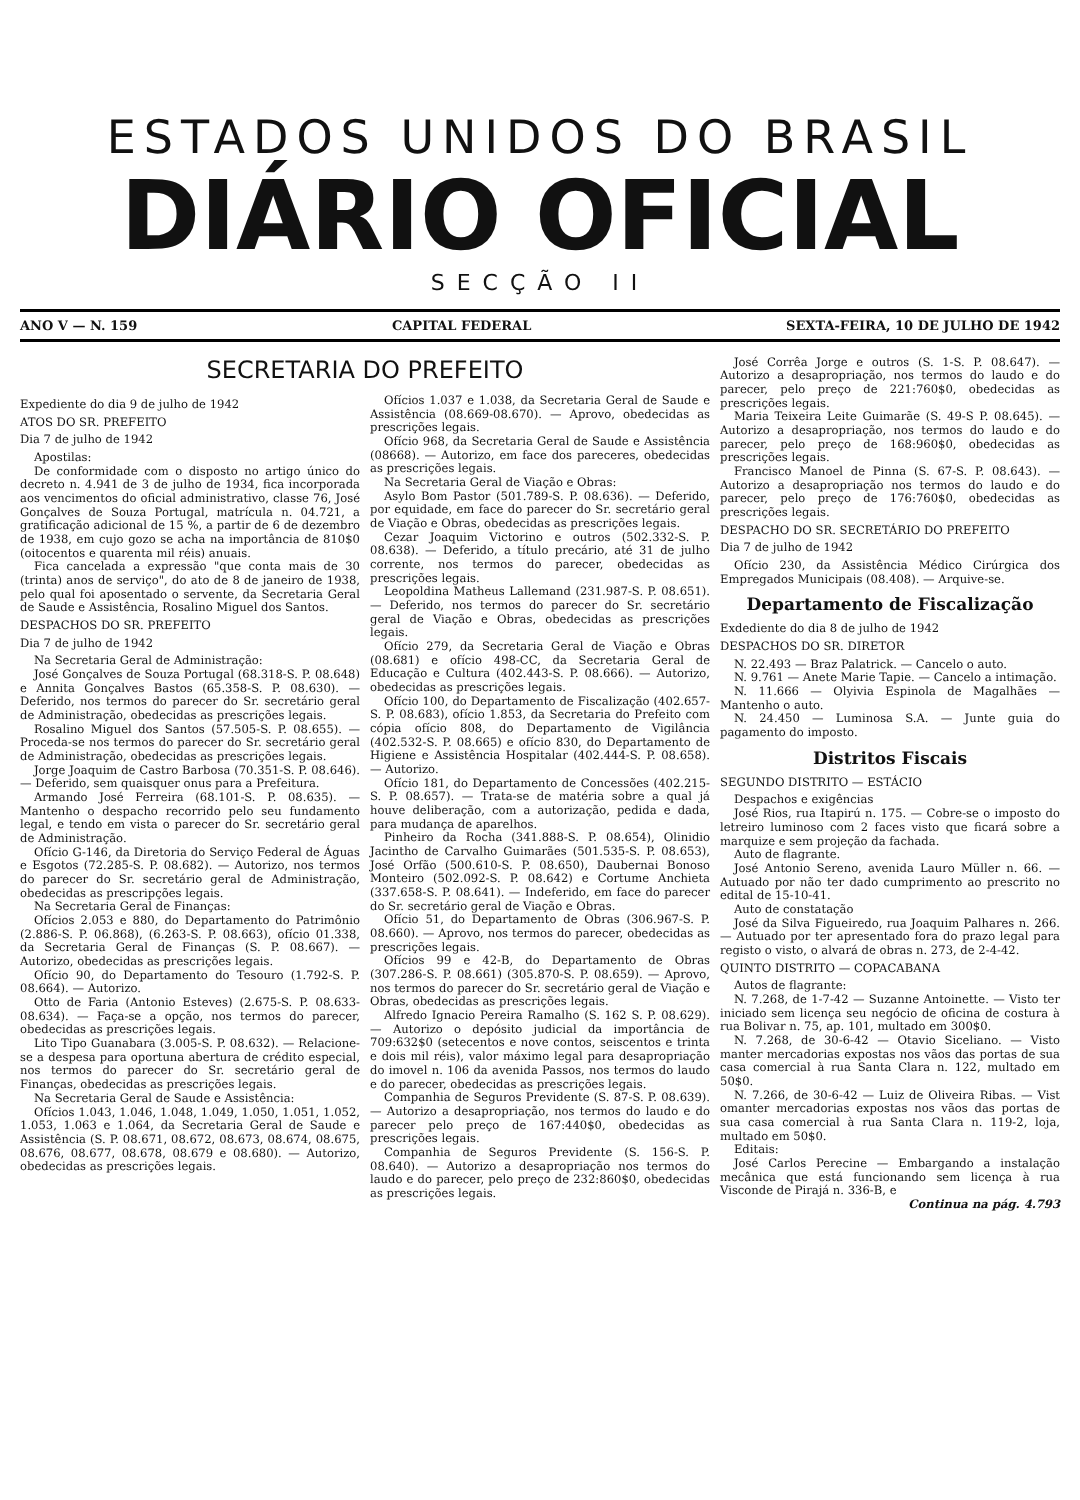ESTADOS UNIDOS DO BRASIL
DIÁRIO OFICIAL
SECÇÃO II
ANO V — N. 159 CAPITAL FEDERAL SEXTA-FEIRA, 10 DE JULHO DE 1942
SECRETARIA DO PREFEITO
Expediente do dia 9 de julho de 1942
ATOS DO SR. PREFEITO
Dia 7 de julho de 1942
Apostilas:
De conformidade com o disposto no artigo único do decreto n. 4.941 de 3 de julho de 1934, fica incorporada aos vencimentos do oficial administrativo, classe 76, José Gonçalves de Souza Portugal, matrícula n. 04.721, a gratificação adicional de 15 %, a partir de 6 de dezembro de 1938, em cujo gozo se acha na importância de 810$0 (oitocentos e quarenta mil réis) anuais.
Fica cancelada a expressão "que conta mais de 30 (trinta) anos de serviço", do ato de 8 de janeiro de 1938, pelo qual foi aposentado o servente, da Secretaria Geral de Saude e Assistência, Rosalino Miguel dos Santos.
DESPACHOS DO SR. PREFEITO
Dia 7 de julho de 1942
Na Secretaria Geral de Administração:
José Gonçalves de Souza Portugal (68.318-S. P. 08.648) e Annita Gonçalves Bastos (65.358-S. P. 08.630). — Deferido, nos termos do parecer do Sr. secretário geral de Administração, obedecidas as prescrições legais.
Rosalino Miguel dos Santos (57.505-S. P. 08.655). — Proceda-se nos termos do parecer do Sr. secretário geral de Administração, obedecidas as prescrições legais.
Jorge Joaquim de Castro Barbosa (70.351-S. P. 08.646). — Deferido, sem quaisquer onus para a Prefeitura.
Armando José Ferreira (68.101-S. P. 08.635). — Mantenho o despacho recorrido pelo seu fundamento legal, e tendo em vista o parecer do Sr. secretário geral de Administração.
Ofício G-146, da Diretoria do Serviço Federal de Águas e Esgotos (72.285-S. P. 08.682). — Autorizo, nos termos do parecer do Sr. secretário geral de Administração, obedecidas as prescripções legais.
Na Secretaria Geral de Finanças:
Ofícios 2.053 e 880, do Departamento do Patrimônio (2.886-S. P. 06.868), (6.263-S. P. 08.663), ofício 01.338, da Secretaria Geral de Finanças (S. P. 08.667). — Autorizo, obedecidas as prescrições legais.
Ofício 90, do Departamento do Tesouro (1.792-S. P. 08.664). — Autorizo.
Otto de Faria (Antonio Esteves) (2.675-S. P. 08.633-08.634). — Faça-se a opção, nos termos do parecer, obedecidas as prescrições legais.
Lito Tipo Guanabara (3.005-S. P. 08.632). — Relacione-se a despesa para oportuna abertura de crédito especial, nos termos do parecer do Sr. secretário geral de Finanças, obedecidas as prescrições legais.
Na Secretaria Geral de Saude e Assistência:
Ofícios 1.043, 1.046, 1.048, 1.049, 1.050, 1.051, 1.052, 1.053, 1.063 e 1.064, da Secretaria Geral de Saude e Assistência (S. P. 08.671, 08.672, 08.673, 08.674, 08.675, 08.676, 08.677, 08.678, 08.679 e 08.680). — Autorizo, obedecidas as prescrições legais.
Ofícios 1.037 e 1.038, da Secretaria Geral de Saude e Assistência (08.669-08.670). — Aprovo, obedecidas as prescrições legais.
Ofício 968, da Secretaria Geral de Saude e Assistência (08668). — Autorizo, em face dos pareceres, obedecidas as prescrições legais.
Na Secretaria Geral de Viação e Obras:
Asylo Bom Pastor (501.789-S. P. 08.636). — Deferido, por equidade, em face do parecer do Sr. secretário geral de Viação e Obras, obedecidas as prescrições legais.
Cezar Joaquim Victorino e outros (502.332-S. P. 08.638). — Deferido, a título precário, até 31 de julho corrente, nos termos do parecer, obedecidas as prescrições legais.
Leopoldina Matheus Lallemand (231.987-S. P. 08.651). — Deferido, nos termos do parecer do Sr. secretário geral de Viação e Obras, obedecidas as prescrições legais.
Ofício 279, da Secretaria Geral de Viação e Obras (08.681) e ofício 498-CC, da Secretaria Geral de Educação e Cultura (402.443-S. P. 08.666). — Autorizo, obedecidas as prescrições legais.
Ofício 100, do Departamento de Fiscalização (402.657-S. P. 08.683), ofício 1.853, da Secretaria do Prefeito com cópia ofício 808, do Departamento de Vigilância (402.532-S. P. 08.665) e ofício 830, do Departamento de Higiene e Assistência Hospitalar (402.444-S. P. 08.658). — Autorizo.
Ofício 181, do Departamento de Concessões (402.215-S. P. 08.657). — Trata-se de matéria sobre a qual já houve deliberação, com a autorização, pedida e dada, para mudança de aparelhos.
Pinheiro da Rocha (341.888-S. P. 08.654), Olinidio Jacintho de Carvalho Guimarães (501.535-S. P. 08.653), José Orfão (500.610-S. P. 08.650), Daubernai Bonoso Monteiro (502.092-S. P. 08.642) e Cortume Anchieta (337.658-S. P. 08.641). — Indeferido, em face do parecer do Sr. secretário geral de Viação e Obras.
Ofício 51, do Departamento de Obras (306.967-S. P. 08.660). — Aprovo, nos termos do parecer, obedecidas as prescrições legais.
Ofícios 99 e 42-B, do Departamento de Obras (307.286-S. P. 08.661) (305.870-S. P. 08.659). — Aprovo, nos termos do parecer do Sr. secretário geral de Viação e Obras, obedecidas as prescrições legais.
Alfredo Ignacio Pereira Ramalho (S. 162 S. P. 08.629). — Autorizo o depósito judicial da importância de 709:632$0 (setecentos e nove contos, seiscentos e trinta e dois mil réis), valor máximo legal para desapropriação do imovel n. 106 da avenida Passos, nos termos do laudo e do parecer, obedecidas as prescrições legais.
Companhia de Seguros Previdente (S. 87-S. P. 08.639). — Autorizo a desapropriação, nos termos do laudo e do parecer pelo preço de 167:440$0, obedecidas as prescrições legais.
Companhia de Seguros Previdente (S. 156-S. P. 08.640). — Autorizo a desapropriação nos termos do laudo e do parecer, pelo preço de 232:860$0, obedecidas as prescrições legais.
José Corrêa Jorge e outros (S. 1-S. P. 08.647). — Autorizo a desapropriação, nos termos do laudo e do parecer, pelo preço de 221:760$0, obedecidas as prescrições legais.
Maria Teixeira Leite Guimarãe (S. 49-S P. 08.645). — Autorizo a desapropriação, nos termos do laudo e do parecer, pelo preço de 168:960$0, obedecidas as prescrições legais.
Francisco Manoel de Pinna (S. 67-S. P. 08.643). — Autorizo a desapropriação nos termos do laudo e do parecer, pelo preço de 176:760$0, obedecidas as prescrições legais.
DESPACHO DO SR. SECRETÁRIO DO PREFEITO
Dia 7 de julho de 1942
Ofício 230, da Assistência Médico Cirúrgica dos Empregados Municipais (08.408). — Arquive-se.
Departamento de Fiscalização
Exdediente do dia 8 de julho de 1942
DESPACHOS DO SR. DIRETOR
N. 22.493 — Braz Palatrick. — Cancelo o auto.
N. 9.761 — Anete Marie Tapie. — Cancelo a intimação.
N. 11.666 — Olyivia Espinola de Magalhães — Mantenho o auto.
N. 24.450 — Luminosa S.A. — Junte guia do pagamento do imposto.
Distritos Fiscais
SEGUNDO DISTRITO — ESTÁCIO
Despachos e exigências
José Rios, rua Itapirú n. 175. — Cobre-se o imposto do letreiro luminoso com 2 faces visto que ficará sobre a marquize e sem projeção da fachada.
Auto de flagrante.
José Antonio Sereno, avenida Lauro Müller n. 66. — Autuado por não ter dado cumprimento ao prescrito no edital de 15-10-41.
Auto de constatação
José da Silva Figueiredo, rua Joaquim Palhares n. 266. — Autuado por ter apresentado fora do prazo legal para registo o visto, o alvará de obras n. 273, de 2-4-42.
QUINTO DISTRITO — COPACABANA
Autos de flagrante:
N. 7.268, de 1-7-42 — Suzanne Antoinette. — Visto ter iniciado sem licença seu negócio de oficina de costura à rua Bolivar n. 75, ap. 101, multado em 300$0.
N. 7.268, de 30-6-42 — Otavio Siceliano. — Visto manter mercadorias expostas nos vãos das portas de sua casa comercial à rua Santa Clara n. 122, multado em 50$0.
N. 7.266, de 30-6-42 — Luiz de Oliveira Ribas. — Vist omanter mercadorias expostas nos vãos das portas de sua casa comercial à rua Santa Clara n. 119-2, loja, multado em 50$0.
Editais:
José Carlos Perecine — Embargando a instalação mecânica que está funcionando sem licença à rua Visconde de Pirajá n. 336-B, e
Continua na pág. 4.793